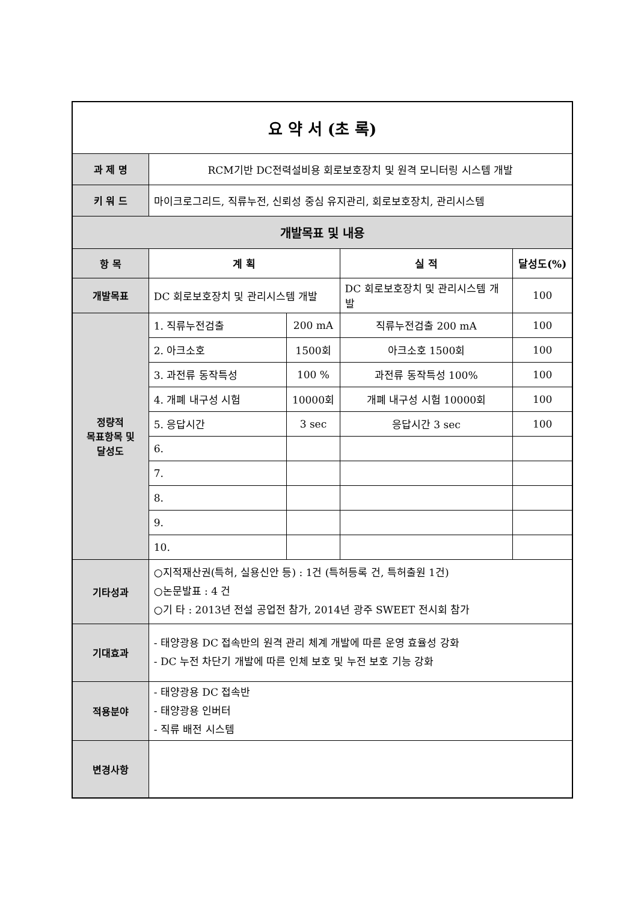| 요 약 서 (초 록) | | | | |
| 과 제 명 | RCM기반 DC전력설비용 회로보호장치 및 원격 모니터링 시스템 개발 | | | |
| 키 워 드 | 마이크로그리드, 직류누전, 신뢰성 중심 유지관리, 회로보호장치, 관리시스템 | | | |
| 개발목표 및 내용 | | | | |
| 항 목 | 계 획 | | 실 적 | 달성도(%) |
| 개발목표 | DC 회로보호장치 및 관리시스템 개발 | | DC 회로보호장치 및 관리시스템 개발 | 100 |
| 정량적 목표항목 및 달성도 | 1. 직류누전검출 | 200 mA | 직류누전검출 200 mA | 100 |
| | 2. 아크소호 | 1500회 | 아크소호 1500회 | 100 |
| | 3. 과전류 동작특성 | 100 % | 과전류 동작특성 100% | 100 |
| | 4. 개폐 내구성 시험 | 10000회 | 개폐 내구성 시험 10000회 | 100 |
| | 5. 응답시간 | 3 sec | 응답시간 3 sec | 100 |
| | 6. | | | |
| | 7. | | | |
| | 8. | | | |
| | 9. | | | |
| | 10. | | | |
| 기타성과 | ○지적재산권(특허, 실용신안 등) : 1건 (특허등록 건, 특허출원 1건) ○논문발표 : 4 건 ○기 타 : 2013년 전설 공업전 참가, 2014년 광주 SWEET 전시회 참가 | | | |
| 기대효과 | - 태양광용 DC 접속반의 원격 관리 체계 개발에 따른 운영 효율성 강화 - DC 누전 차단기 개발에 따른 인체 보호 및 누전 보호 기능 강화 | | | |
| 적용분야 | - 태양광용 DC 접속반 - 태양광용 인버터 - 직류 배전 시스템 | | | |
| 변경사항 | | | | |